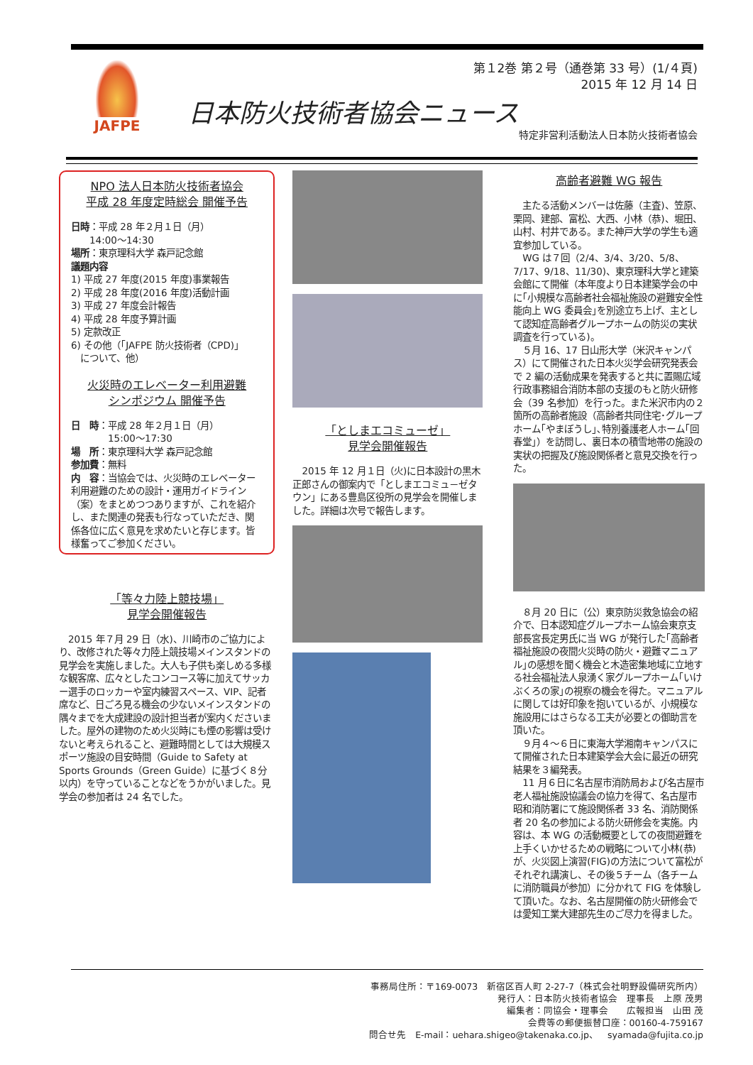JAFPE
第１2巻 第２号（通巻第 33 号）(1/４頁)
2015 年 12 月 14 日
日本防火技術者協会ニュース
特定非営利活動法人日本防火技術者協会
NPO 法人日本防火技術者協会
平成 28 年度定時総会 開催予告
日時：平成 28 年２月１日（月）
　　14:00～14:30
場所：東京理科大学 森戸記念館
議題内容
1) 平成 27 年度(2015 年度)事業報告
2) 平成 28 年度(2016 年度)活動計画
3) 平成 27 年度会計報告
4) 平成 28 年度予算計画
5) 定款改正
6) その他（｢JAFPE 防火技術者（CPD)｣
　について、他）
火災時のエレベーター利用避難
シンポジウム 開催予告
日　時：平成 28 年２月１日（月）
　　　　15:00～17:30
場　所：東京理科大学 森戸記念館
参加費：無料
内　容：当協会では、火災時のエレベーター利用避難のための設計・運用ガイドライン（案）をまとめつつありますが、これを紹介し、また関連の発表も行なっていただき、関係各位に広く意見を求めたいと存じます。皆様奮ってご参加ください。
「等々力陸上競技場」
見学会開催報告
　2015 年７月 29 日（水)、川崎市のご協力により、改修された等々力陸上競技場メインスタンドの見学会を実施しました。大人も子供も楽しめる多様な観客席、広々としたコンコース等に加えてサッカー選手のロッカーや室内練習スペース、VIP、記者席など、日ごろ見る機会の少ないメインスタンドの隅々までを大成建設の設計担当者が案内くださいました。屋外の建物のため火災時にも煙の影響は受けないと考えられること、避難時間としては大規模スポーツ施設の目安時間（Guide to Safety at Sports Grounds（Green Guide）に基づく８分以内）を守っていることなどをうかがいました。見学会の参加者は 24 名でした。
「としまエコミューゼ」
見学会開催報告
　2015 年 12 月１日（火)に日本設計の黒木正郎さんの御案内で「としまエコミュ－ゼタウン」にある豊島区役所の見学会を開催しました。詳細は次号で報告します。
高齢者避難 WG 報告
　主たる活動メンバーは佐藤（主査)、笠原、栗岡、建部、富松、大西、小林（恭)、堀田、山村、村井である。また神戸大学の学生も適宜参加している。
　WG は７回（2/4、3/4、3/20、5/8、7/17、9/18、11/30)、東京理科大学と建築会館にて開催（本年度より日本建築学会の中に｢小規模な高齢者社会福祉施設の避難安全性能向上 WG 委員会｣を別途立ち上げ、主として認知症高齢者グループホームの防災の実状調査を行っている)。
　５月 16、17 日山形大学（米沢キャンパス）にて開催された日本火災学会研究発表会で 2 編の活動成果を発表すると共に置賜広域行政事務組合消防本部の支援のもと防火研修会（39 名参加）を行った。また米沢市内の２箇所の高齢者施設（高齢者共同住宅･グループホーム｢やまぼうし｣､特別養護老人ホーム｢回春堂｣）を訪問し、裏日本の積雪地帯の施設の実状の把握及び施設関係者と意見交換を行った。
　８月 20 日に（公）東京防災救急協会の紹介で、日本認知症グループホーム協会東京支部長宮長定男氏に当 WG が発行した｢高齢者福祉施設の夜間火災時の防火・避難マニュアル｣の感想を聞く機会と木造密集地域に立地する社会福祉法人泉湧く家グループホーム｢いけぶくろの家｣の視察の機会を得た。マニュアルに関しては好印象を抱いているが、小規模な施設用にはさらなる工夫が必要との御助言を頂いた。
　９月４～６日に東海大学湘南キャンパスにて開催された日本建築学会大会に最近の研究結果を３編発表。
　11 月６日に名古屋市消防局および名古屋市老人福祉施設協議会の協力を得て、名古屋市昭和消防署にて施設関係者 33 名、消防関係者 20 名の参加による防火研修会を実施。内容は、本 WG の活動概要としての夜間避難を上手くいかせるための戦略について小林(恭)が、火災図上演習(FIG)の方法について富松がそれぞれ講演し、その後５チーム（各チームに消防職員が参加）に分かれて FIG を体験して頂いた。なお、名古屋開催の防火研修会では愛知工業大建部先生のご尽力を得ました。
事務局住所：〒169-0073　新宿区百人町 2-27-7（株式会社明野設備研究所内）
発行人：日本防火技術者協会　理事長　上原 茂男
編集者：同協会・理事会　　広報担当　山田 茂
会費等の郵便振替口座：00160-4-759167
問合せ先　E-mail：uehara.shigeo@takenaka.co.jp、　syamada@fujita.co.jp